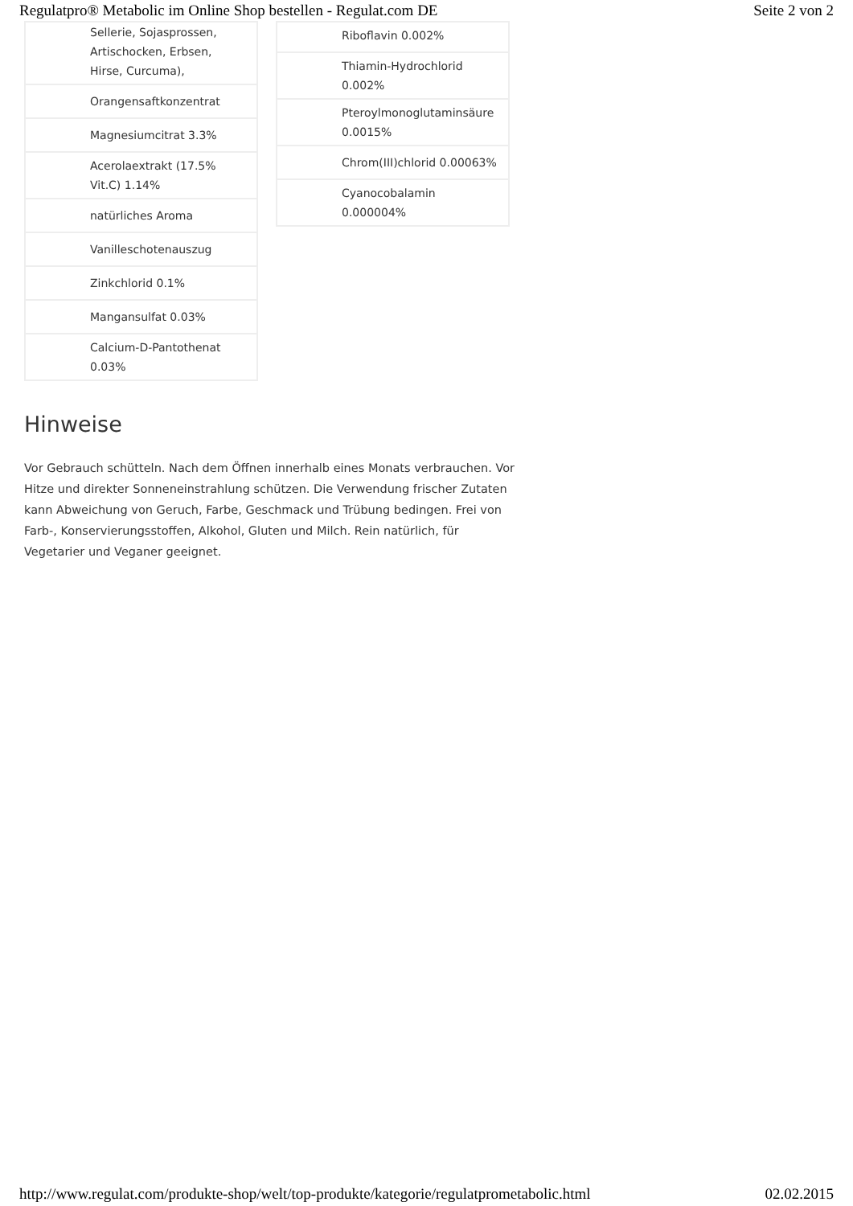Regulatpro® Metabolic im Online Shop bestellen - Regulat.com DE Seite 2 von 2
| Sellerie, Sojasprossen, Artischocken, Erbsen, Hirse, Curcuma), |
| Orangensaftkonzentrat |
| Magnesiumcitrat 3.3% |
| Acerolaextrakt (17.5% Vit.C) 1.14% |
| natürliches Aroma |
| Vanilleschotenauszug |
| Zinkchlorid 0.1% |
| Mangansulfat 0.03% |
| Calcium-D-Pantothenat 0.03% |
| Riboflavin 0.002% |
| Thiamin-Hydrochlorid 0.002% |
| Pteroylmonoglutaminsäure 0.0015% |
| Chrom(III)chlorid 0.00063% |
| Cyanocobalamin 0.000004% |
Hinweise
Vor Gebrauch schütteln. Nach dem Öffnen innerhalb eines Monats verbrauchen. Vor Hitze und direkter Sonneneinstrahlung schützen. Die Verwendung frischer Zutaten kann Abweichung von Geruch, Farbe, Geschmack und Trübung bedingen. Frei von Farb-, Konservierungsstoffen, Alkohol, Gluten und Milch. Rein natürlich, für Vegetarier und Veganer geeignet.
http://www.regulat.com/produkte-shop/welt/top-produkte/kategorie/regulatprometabolic.html 02.02.2015